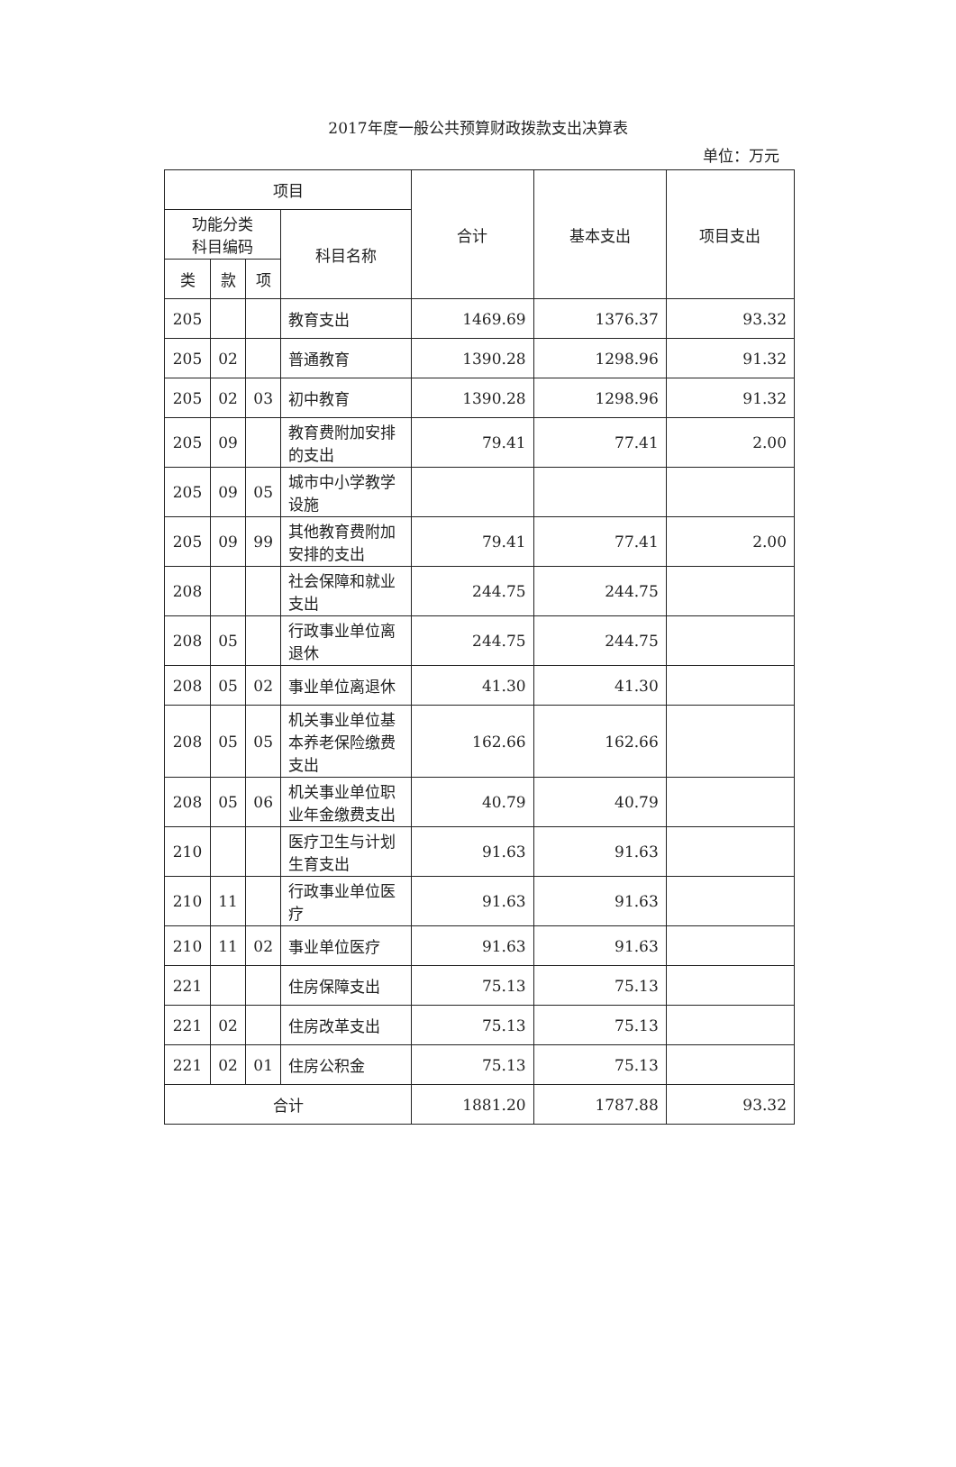2017年度一般公共预算财政拨款支出决算表
单位：万元
| 项目 | | | | 合计 | 基本支出 | 项目支出 |
| --- | --- | --- | --- | --- | --- | --- |
| 功能分类 科目编码 | | | 科目名称 | | | |
| 类 | 款 | 项 | | | | |
| 205 | | | 教育支出 | 1469.69 | 1376.37 | 93.32 |
| 205 | 02 | | 普通教育 | 1390.28 | 1298.96 | 91.32 |
| 205 | 02 | 03 | 初中教育 | 1390.28 | 1298.96 | 91.32 |
| 205 | 09 | | 教育费附加安排的支出 | 79.41 | 77.41 | 2.00 |
| 205 | 09 | 05 | 城市中小学教学设施 | | | |
| 205 | 09 | 99 | 其他教育费附加安排的支出 | 79.41 | 77.41 | 2.00 |
| 208 | | | 社会保障和就业支出 | 244.75 | 244.75 | |
| 208 | 05 | | 行政事业单位离退休 | 244.75 | 244.75 | |
| 208 | 05 | 02 | 事业单位离退休 | 41.30 | 41.30 | |
| 208 | 05 | 05 | 机关事业单位基本养老保险缴费支出 | 162.66 | 162.66 | |
| 208 | 05 | 06 | 机关事业单位职业年金缴费支出 | 40.79 | 40.79 | |
| 210 | | | 医疗卫生与计划生育支出 | 91.63 | 91.63 | |
| 210 | 11 | | 行政事业单位医疗 | 91.63 | 91.63 | |
| 210 | 11 | 02 | 事业单位医疗 | 91.63 | 91.63 | |
| 221 | | | 住房保障支出 | 75.13 | 75.13 | |
| 221 | 02 | | 住房改革支出 | 75.13 | 75.13 | |
| 221 | 02 | 01 | 住房公积金 | 75.13 | 75.13 | |
| 合计 | | | | 1881.20 | 1787.88 | 93.32 |